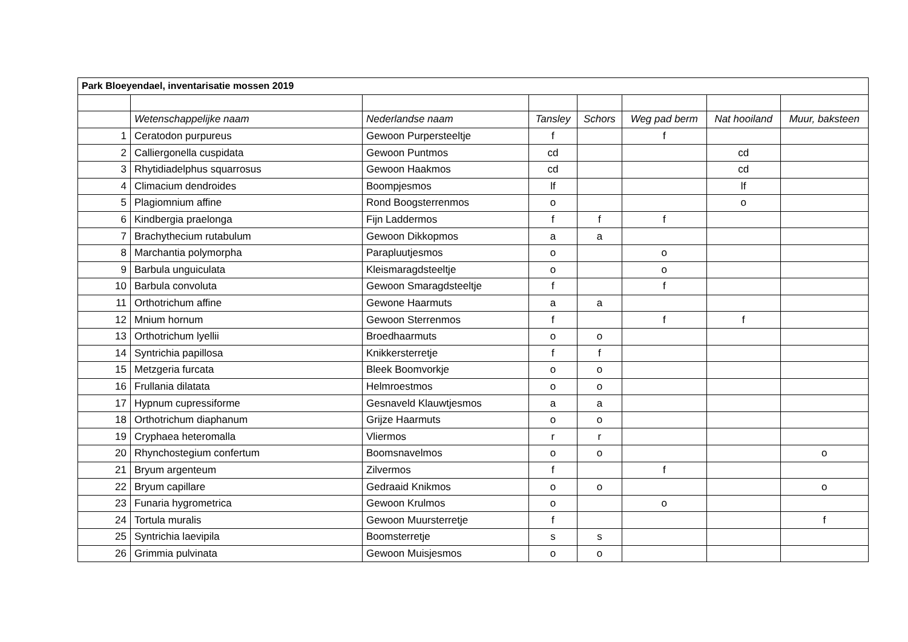| Park Bloeyendael, inventarisatie mossen 2019 | | | | | | | |
| | Wetenschappelijke naam | Nederlandse naam | Tansley | Schors | Weg pad berm | Nat hooiland | Muur, baksteen |
| 1 | Ceratodon purpureus | Gewoon Purpersteeltje | f | | f | | |
| 2 | Calliergonella cuspidata | Gewoon Puntmos | cd | | | cd | |
| 3 | Rhytidiadelphus squarrosus | Gewoon Haakmos | cd | | | cd | |
| 4 | Climacium dendroides | Boompjesmos | lf | | | lf | |
| 5 | Plagiomnium affine | Rond Boogsterrenmos | o | | | o | |
| 6 | Kindbergia praelonga | Fijn Laddermos | f | f | f | | |
| 7 | Brachythecium rutabulum | Gewoon Dikkopmos | a | a | | | |
| 8 | Marchantia polymorpha | Parapluutjesmos | o | | o | | |
| 9 | Barbula unguiculata | Kleismaragdsteeltje | o | | o | | |
| 10 | Barbula convoluta | Gewoon Smaragdsteeltje | f | | f | | |
| 11 | Orthotrichum affine | Gewone Haarmuts | a | a | | | |
| 12 | Mnium hornum | Gewoon Sterrenmos | f | | f | f | |
| 13 | Orthotrichum lyellii | Broedhaarmuts | o | o | | | |
| 14 | Syntrichia papillosa | Knikkersterretje | f | f | | | |
| 15 | Metzgeria furcata | Bleek Boomvorkje | o | o | | | |
| 16 | Frullania dilatata | Helmroestmos | o | o | | | |
| 17 | Hypnum cupressiforme | Gesnaveld Klauwtjesmos | a | a | | | |
| 18 | Orthotrichum diaphanum | Grijze Haarmuts | o | o | | | |
| 19 | Cryphaea heteromalla | Vliermos | r | r | | | |
| 20 | Rhynchostegium confertum | Boomsnavelmos | o | o | | | o |
| 21 | Bryum argenteum | Zilvermos | f | | f | | |
| 22 | Bryum capillare | Gedraaid Knikmos | o | o | | | o |
| 23 | Funaria hygrometrica | Gewoon Krulmos | o | | o | | |
| 24 | Tortula muralis | Gewoon Muursterretje | f | | | | f |
| 25 | Syntrichia laevipila | Boomsterretje | s | s | | | |
| 26 | Grimmia pulvinata | Gewoon Muisjesmos | o | o | | | |